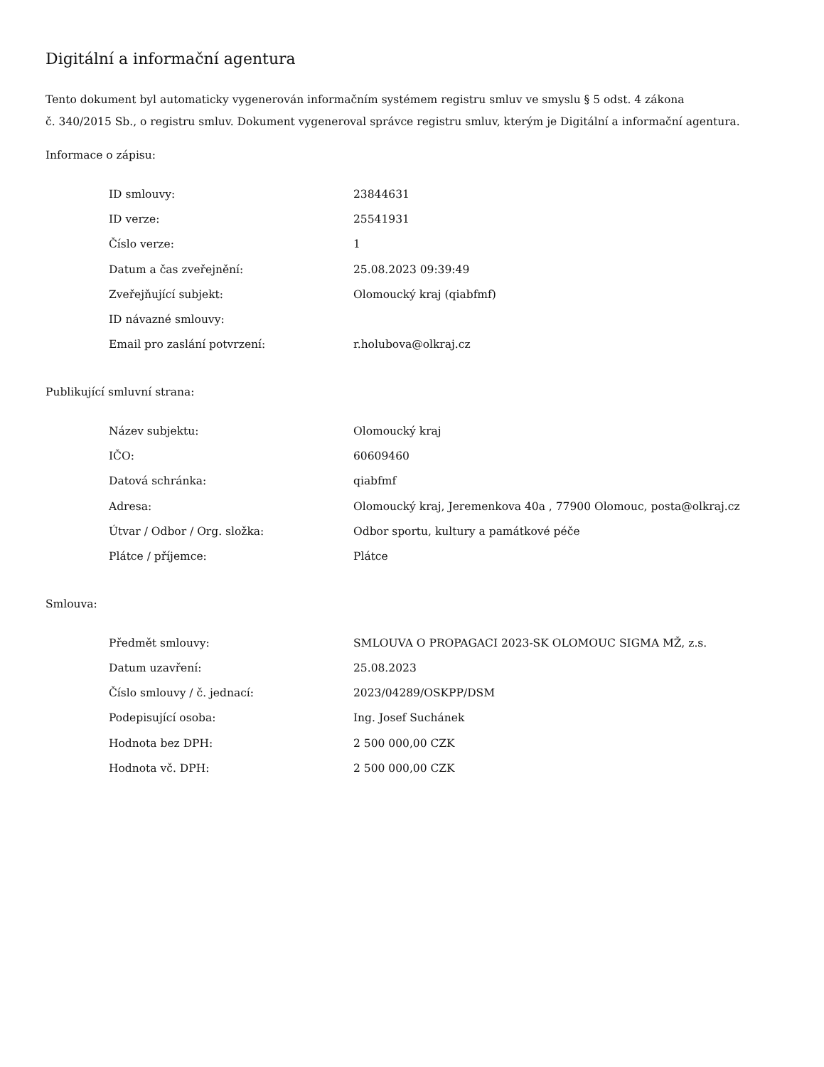Digitální a informační agentura
Tento dokument byl automaticky vygenerován informačním systémem registru smluv ve smyslu § 5 odst. 4 zákona
č. 340/2015 Sb., o registru smluv. Dokument vygeneroval správce registru smluv, kterým je Digitální a informační agentura.
Informace o zápisu:
| ID smlouvy: | 23844631 |
| ID verze: | 25541931 |
| Číslo verze: | 1 |
| Datum a čas zveřejnění: | 25.08.2023 09:39:49 |
| Zveřejňující subjekt: | Olomoucký kraj (qiabfmf) |
| ID návazné smlouvy: | |
| Email pro zaslání potvrzení: | r.holubova@olkraj.cz |
Publikující smluvní strana:
| Název subjektu: | Olomoucký kraj |
| IČO: | 60609460 |
| Datová schránka: | qiabfmf |
| Adresa: | Olomoucký kraj, Jeremenkova 40a , 77900 Olomouc, posta@olkraj.cz |
| Útvar / Odbor / Org. složka: | Odbor sportu, kultury a památkové péče |
| Plátce / příjemce: | Plátce |
Smlouva:
| Předmět smlouvy: | SMLOUVA O PROPAGACI 2023-SK OLOMOUC SIGMA MŽ, z.s. |
| Datum uzavření: | 25.08.2023 |
| Číslo smlouvy / č. jednací: | 2023/04289/OSKPP/DSM |
| Podepisující osoba: | Ing. Josef Suchánek |
| Hodnota bez DPH: | 2 500 000,00 CZK |
| Hodnota vč. DPH: | 2 500 000,00 CZK |